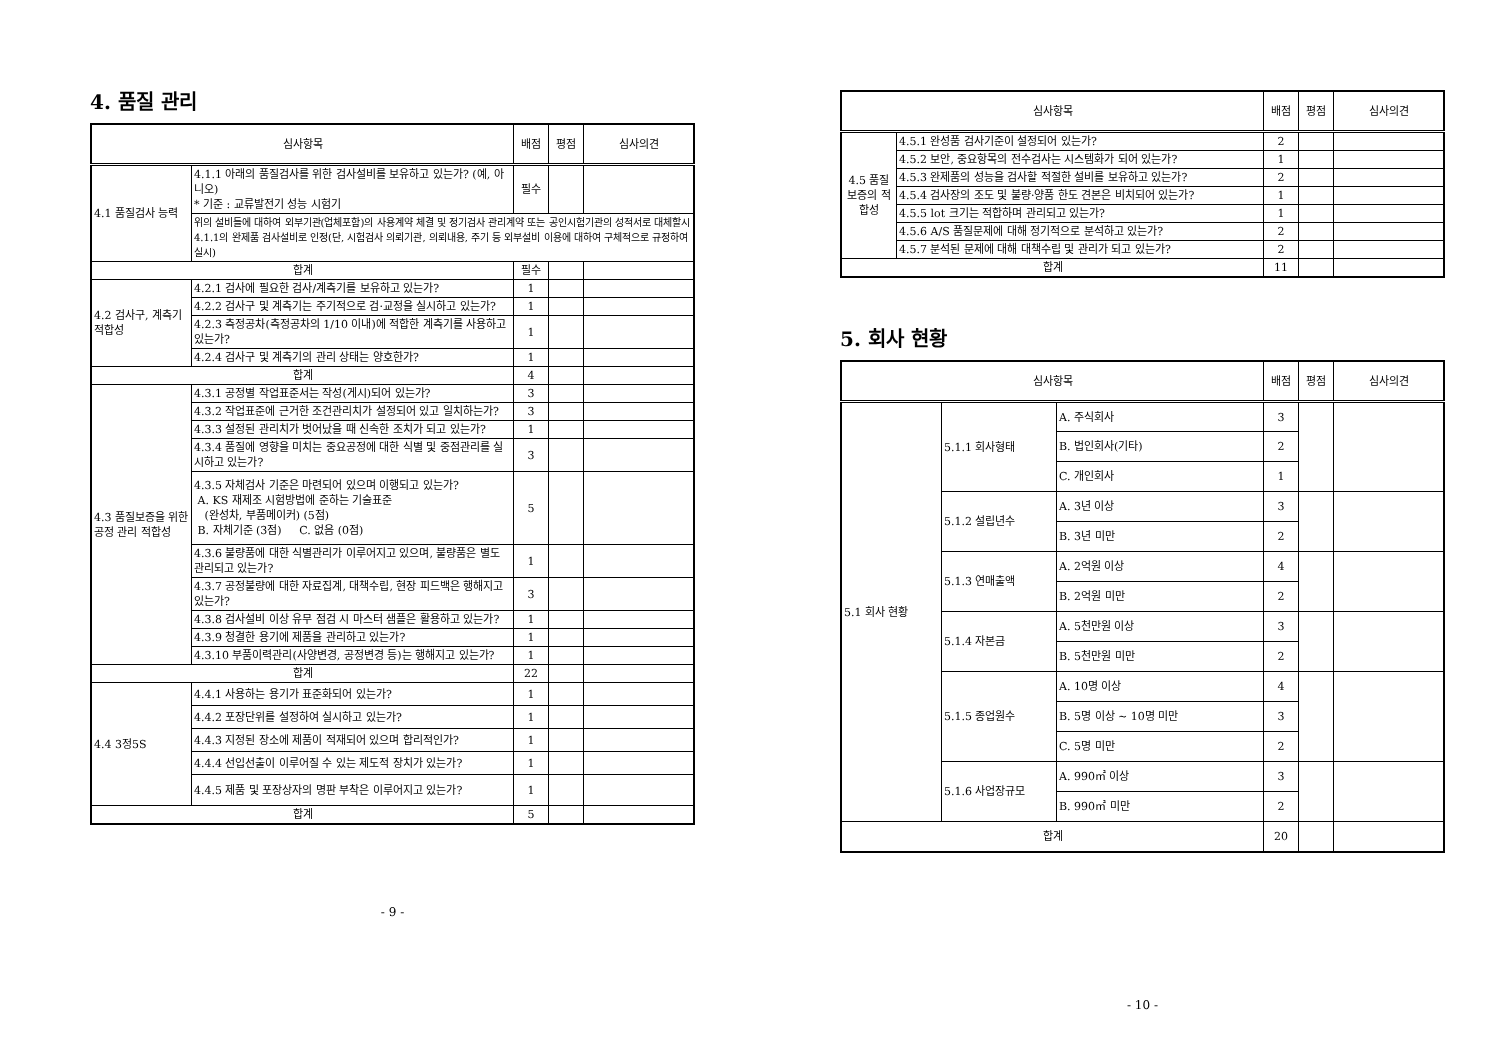4. 품질 관리
| 심사항목 | | 배점 | 평점 | 심사의견 |
| --- | --- | --- | --- | --- |
| 4.1 품질검사 능력 | 4.1.1 아래의 품질검사를 위한 검사설비를 보유하고 있는가? (예, 아니오) * 기준 : 교류발전기 성능 시험기 | 필수 | | |
| | 위의 설비들에 대하여 외부기관(업체포함)의 사용계약 체결 및 정기검사 관리계약 또는 공인시험기관의 성적서로 대체할시 4.1.1의 완제품 검사설비로 인정(단, 시험검사 의뢰기관, 의뢰내용, 주기 등 외부설비 이용에 대하여 구체적으로 규정하여 실시) | | | |
| 합계 | | 필수 | | |
| 4.2 검사구, 계측기 적합성 | 4.2.1 검사에 필요한 검사/계측기를 보유하고 있는가? | 1 | | |
| | 4.2.2 검사구 및 계측기는 주기적으로 검·교정을 실시하고 있는가? | 1 | | |
| | 4.2.3 측정공차(측정공차의 1/10 이내)에 적합한 계측기를 사용하고 있는가? | 1 | | |
| | 4.2.4 검사구 및 계측기의 관리 상태는 양호한가? | 1 | | |
| 합계 | | 4 | | |
| 4.3 품질보증을 위한 공정 관리 적합성 | 4.3.1 공정별 작업표준서는 작성(게시)되어 있는가? | 3 | | |
| | 4.3.2 작업표준에 근거한 조건관리치가 설정되어 있고 일치하는가? | 3 | | |
| | 4.3.3 설정된 관리치가 벗어났을 때 신속한 조치가 되고 있는가? | 1 | | |
| | 4.3.4 품질에 영향을 미치는 중요공정에 대한 식별 및 중점관리를 실시하고 있는가? | 3 | | |
| | 4.3.5 자체검사 기준은 마련되어 있으며 이행되고 있는가? A. KS 재제조 시험방법에 준하는 기술표준 (완성차, 부품메이커) (5점) B. 자체기준 (3점) C. 없음 (0점) | 5 | | |
| | 4.3.6 불량품에 대한 식별관리가 이루어지고 있으며, 불량품은 별도 관리되고 있는가? | 1 | | |
| | 4.3.7 공정불량에 대한 자료집계, 대책수립, 현장 피드백은 행해지고 있는가? | 3 | | |
| | 4.3.8 검사설비 이상 유무 점검 시 마스터 샘플은 활용하고 있는가? | 1 | | |
| | 4.3.9 청결한 용기에 제품을 관리하고 있는가? | 1 | | |
| | 4.3.10 부품이력관리(사양변경, 공정변경 등)는 행해지고 있는가? | 1 | | |
| 합계 | | 22 | | |
| 4.4 3정5S | 4.4.1 사용하는 용기가 표준화되어 있는가? | 1 | | |
| | 4.4.2 포장단위를 설정하여 실시하고 있는가? | 1 | | |
| | 4.4.3 지정된 장소에 제품이 적재되어 있으며 합리적인가? | 1 | | |
| | 4.4.4 선입선출이 이루어질 수 있는 제도적 장치가 있는가? | 1 | | |
| | 4.4.5 제품 및 포장상자의 명판 부착은 이루어지고 있는가? | 1 | | |
| 합계 | | 5 | | |
- 9 -
| 심사항목 | | 배점 | 평점 | 심사의견 |
| --- | --- | --- | --- | --- |
| 4.5 품질 보증의 적합성 | 4.5.1 완성품 검사기준이 설정되어 있는가? | 2 | | |
| | 4.5.2 보안, 중요항목의 전수검사는 시스템화가 되어 있는가? | 1 | | |
| | 4.5.3 완제품의 성능을 검사할 적절한 설비를 보유하고 있는가? | 2 | | |
| | 4.5.4 검사장의 조도 및 불량·양품 한도 견본은 비치되어 있는가? | 1 | | |
| | 4.5.5 lot 크기는 적합하며 관리되고 있는가? | 1 | | |
| | 4.5.6 A/S 품질문제에 대해 정기적으로 분석하고 있는가? | 2 | | |
| | 4.5.7 분석된 문제에 대해 대책수립 및 관리가 되고 있는가? | 2 | | |
| 합계 | | 11 | | |
5. 회사 현황
| 심사항목 | | | 배점 | 평점 | 심사의견 |
| --- | --- | --- | --- | --- | --- |
| 5.1 회사 현황 | 5.1.1 회사형태 | A. 주식회사 | 3 | | |
| | | B. 법인회사(기타) | 2 | | |
| | | C. 개인회사 | 1 | | |
| | 5.1.2 설립년수 | A. 3년 이상 | 3 | | |
| | | B. 3년 미만 | 2 | | |
| | 5.1.3 연매출액 | A. 2억원 이상 | 4 | | |
| | | B. 2억원 미만 | 2 | | |
| | 5.1.4 자본금 | A. 5천만원 이상 | 3 | | |
| | | B. 5천만원 미만 | 2 | | |
| | 5.1.5 종업원수 | A. 10명 이상 | 4 | | |
| | | B. 5명 이상 ~ 10명 미만 | 3 | | |
| | | C. 5명 미만 | 2 | | |
| | 5.1.6 사업장규모 | A. 990㎡ 이상 | 3 | | |
| | | B. 990㎡ 미만 | 2 | | |
| 합계 | | | 20 | | |
- 10 -